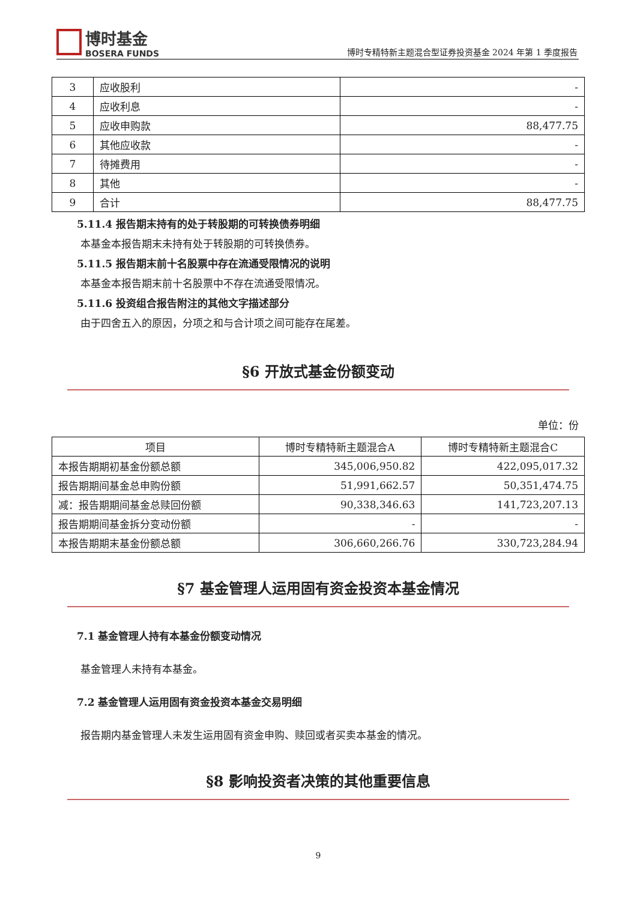博时基金
BOSERA FUNDS
博时专精特新主题混合型证券投资基金 2024 年第 1 季度报告
| 3 | 应收股利 | - |
| 4 | 应收利息 | - |
| 5 | 应收申购款 | 88,477.75 |
| 6 | 其他应收款 | - |
| 7 | 待摊费用 | - |
| 8 | 其他 | - |
| 9 | 合计 | 88,477.75 |
5.11.4 报告期末持有的处于转股期的可转换债券明细
本基金本报告期末未持有处于转股期的可转换债券。
5.11.5 报告期末前十名股票中存在流通受限情况的说明
本基金本报告期末前十名股票中不存在流通受限情况。
5.11.6 投资组合报告附注的其他文字描述部分
由于四舍五入的原因，分项之和与合计项之间可能存在尾差。
§6 开放式基金份额变动
单位：份
| 项目 | 博时专精特新主题混合A | 博时专精特新主题混合C |
| --- | --- | --- |
| 本报告期期初基金份额总额 | 345,006,950.82 | 422,095,017.32 |
| 报告期期间基金总申购份额 | 51,991,662.57 | 50,351,474.75 |
| 减：报告期期间基金总赎回份额 | 90,338,346.63 | 141,723,207.13 |
| 报告期期间基金拆分变动份额 | - | - |
| 本报告期期末基金份额总额 | 306,660,266.76 | 330,723,284.94 |
§7 基金管理人运用固有资金投资本基金情况
7.1 基金管理人持有本基金份额变动情况
基金管理人未持有本基金。
7.2 基金管理人运用固有资金投资本基金交易明细
报告期内基金管理人未发生运用固有资金申购、赎回或者买卖本基金的情况。
§8 影响投资者决策的其他重要信息
9